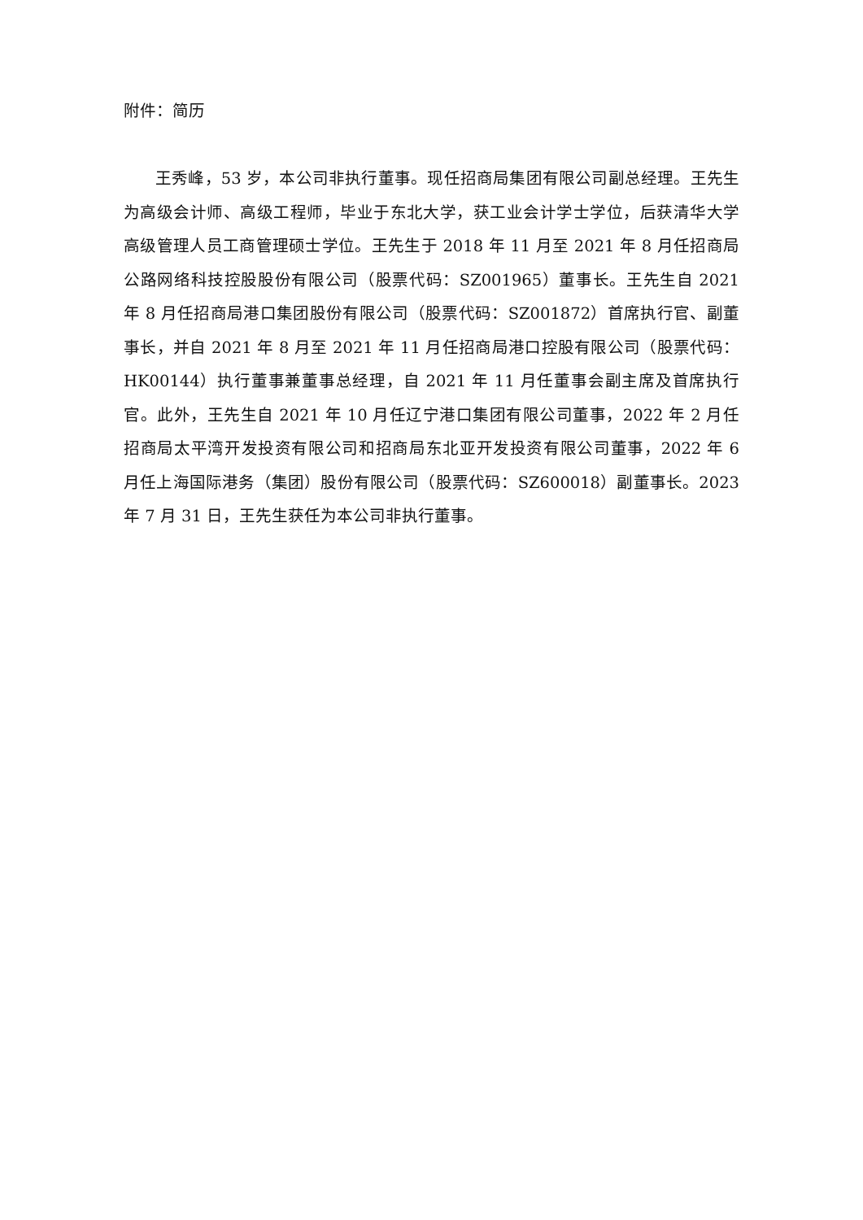附件：简历
王秀峰，53 岁，本公司非执行董事。现任招商局集团有限公司副总经理。王先生为高级会计师、高级工程师，毕业于东北大学，获工业会计学士学位，后获清华大学高级管理人员工商管理硕士学位。王先生于 2018 年 11 月至 2021 年 8 月任招商局公路网络科技控股股份有限公司（股票代码：SZ001965）董事长。王先生自 2021 年 8 月任招商局港口集团股份有限公司（股票代码：SZ001872）首席执行官、副董事长，并自 2021 年 8 月至 2021 年 11 月任招商局港口控股有限公司（股票代码：HK00144）执行董事兼董事总经理，自 2021 年 11 月任董事会副主席及首席执行官。此外，王先生自 2021 年 10 月任辽宁港口集团有限公司董事，2022 年 2 月任招商局太平湾开发投资有限公司和招商局东北亚开发投资有限公司董事，2022 年 6 月任上海国际港务（集团）股份有限公司（股票代码：SZ600018）副董事长。2023 年 7 月 31 日，王先生获任为本公司非执行董事。